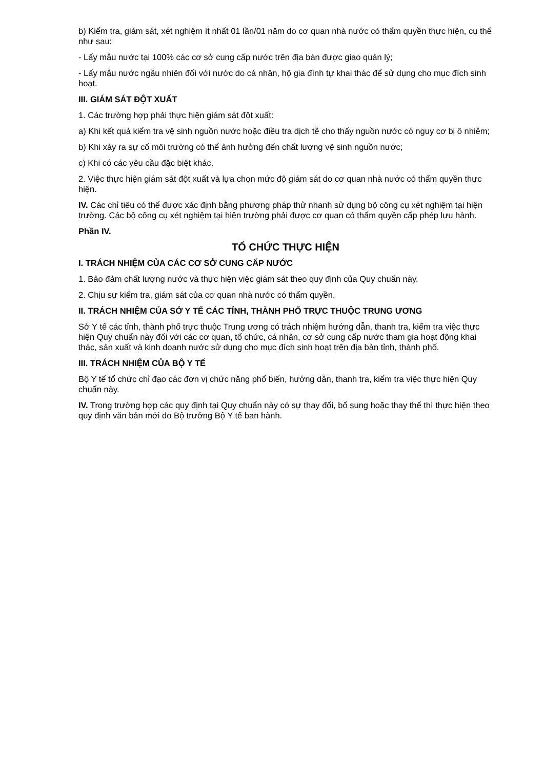b) Kiểm tra, giám sát, xét nghiệm ít nhất 01 lần/01 năm do cơ quan nhà nước có thẩm quyền thực hiện, cụ thể như sau:
- Lấy mẫu nước tại 100% các cơ sở cung cấp nước trên địa bàn được giao quản lý;
- Lấy mẫu nước ngẫu nhiên đối với nước do cá nhân, hộ gia đình tự khai thác để sử dụng cho mục đích sinh hoạt.
III. GIÁM SÁT ĐỘT XUẤT
1. Các trường hợp phải thực hiện giám sát đột xuất:
a) Khi kết quả kiểm tra vệ sinh nguồn nước hoặc điều tra dịch tễ cho thấy nguồn nước có nguy cơ bị ô nhiễm;
b) Khi xảy ra sự cố môi trường có thể ảnh hưởng đến chất lượng vệ sinh nguồn nước;
c) Khi có các yêu cầu đặc biệt khác.
2. Việc thực hiện giám sát đột xuất và lựa chọn mức độ giám sát do cơ quan nhà nước có thẩm quyền thực hiện.
IV. Các chỉ tiêu có thể được xác định bằng phương pháp thử nhanh sử dụng bộ công cụ xét nghiệm tại hiện trường. Các bộ công cụ xét nghiệm tại hiện trường phải được cơ quan có thẩm quyền cấp phép lưu hành.
Phần IV.
TỔ CHỨC THỰC HIỆN
I. TRÁCH NHIỆM CỦA CÁC CƠ SỞ CUNG CẤP NƯỚC
1. Bảo đảm chất lượng nước và thực hiện việc giám sát theo quy định của Quy chuẩn này.
2. Chịu sự kiểm tra, giám sát của cơ quan nhà nước có thẩm quyền.
II. TRÁCH NHIỆM CỦA SỞ Y TẾ CÁC TỈNH, THÀNH PHỐ TRỰC THUỘC TRUNG ƯƠNG
Sở Y tế các tỉnh, thành phố trực thuộc Trung ương có trách nhiệm hướng dẫn, thanh tra, kiểm tra việc thực hiện Quy chuẩn này đối với các cơ quan, tổ chức, cá nhân, cơ sở cung cấp nước tham gia hoạt động khai thác, sản xuất và kinh doanh nước sử dụng cho mục đích sinh hoạt trên địa bàn tỉnh, thành phố.
III. TRÁCH NHIỆM CỦA BỘ Y TẾ
Bộ Y tế tổ chức chỉ đạo các đơn vị chức năng phổ biến, hướng dẫn, thanh tra, kiểm tra việc thực hiện Quy chuẩn này.
IV. Trong trường hợp các quy định tại Quy chuẩn này có sự thay đổi, bổ sung hoặc thay thế thì thực hiện theo quy định văn bản mới do Bộ trưởng Bộ Y tế ban hành.